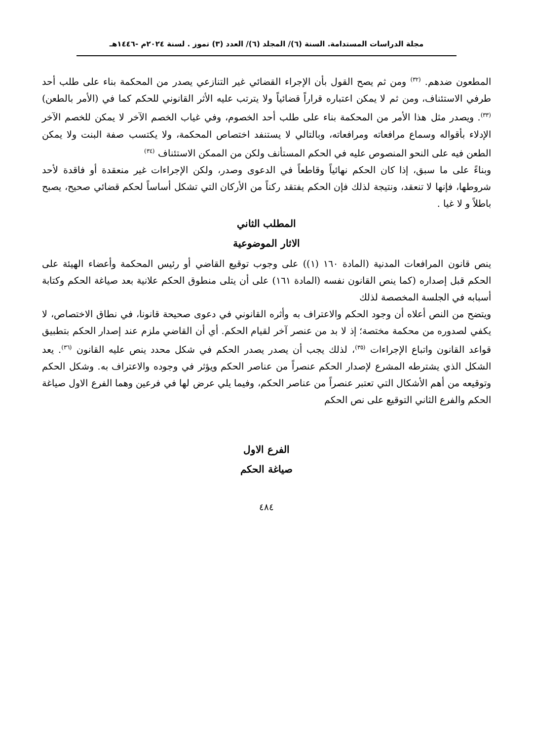مجلة الدراسات المستدامة. السنة (٦)/ المجلد (٦)/ العدد (٣) تموز . لسنة ٢٠٢٤م -١٤٤٦هـ
المطعون ضدهم. <sup>(٣٢)</sup> ومن ثم يصح القول بأن الإجراء القضائي غير التنازعي يصدر من المحكمة بناء على طلب أحد طرفي الاستئناف، ومن ثم لا يمكن اعتباره قراراً قضائياً ولا يترتب عليه الأثر القانوني للحكم كما في (الأمر بالطعن) <sup>(٣٣)</sup>. ويصدر مثل هذا الأمر من المحكمة بناء على طلب أحد الخصوم، وفي غياب الخصم الآخر لا يمكن للخصم الآخر الإدلاء بأقواله وسماع مرافعاته ومرافعاته، وبالتالي لا يستنفد اختصاص المحكمة، ولا يكتسب صفة البنت ولا يمكن الطعن فيه على النحو المنصوص عليه في الحكم المستأنف ولكن من الممكن الاستئناف <sup>(٣٤)</sup>
وبناءً على ما سبق، إذا كان الحكم نهائياً وقاطعاً في الدعوى وصدر، ولكن الإجراءات غير منعقدة أو فاقدة لأحد شروطها، فإنها لا تنعقد، ونتيجة لذلك فإن الحكم يفتقد ركناً من الأركان التي تشكل أساساً لحكم قضائي صحيح، يصبح باطلاً و لا غيا .
المطلب الثاني
الاثار الموضوعية
ينص قانون المرافعات المدنية (المادة ١٦٠ (١)) على وجوب توقيع القاضي أو رئيس المحكمة وأعضاء الهيئة على الحكم قبل إصداره (كما ينص القانون نفسه (المادة ١٦١) على أن يتلى منطوق الحكم علانية بعد صياغة الحكم وكتابة أسبابه في الجلسة المخصصة لذلك
ويتضح من النص أعلاه أن وجود الحكم والاعتراف به وأثره القانوني في دعوى صحيحة قانونا، في نطاق الاختصاص، لا يكفي لصدوره من محكمة مختصة؛ إذ لا بد من عنصر آخر لقيام الحكم. أي أن القاضي ملزم عند إصدار الحكم بتطبيق قواعد القانون واتباع الإجراءات <sup>(٣٥)</sup>، لذلك يجب أن يصدر يصدر الحكم في شكل محدد ينص عليه القانون <sup>(٣٦)</sup>. يعد الشكل الذي يشترطه المشرع لإصدار الحكم عنصراً من عناصر الحكم ويؤثر في وجوده والاعتراف به. وشكل الحكم وتوقيعه من أهم الأشكال التي تعتبر عنصراً من عناصر الحكم، وفيما يلي عرض لها في فرعين وهما الفرع الاول صياغة الحكم والفرع الثاني التوقيع على نص الحكم
الفرع الاول
صياغة الحكم
٤٨٤